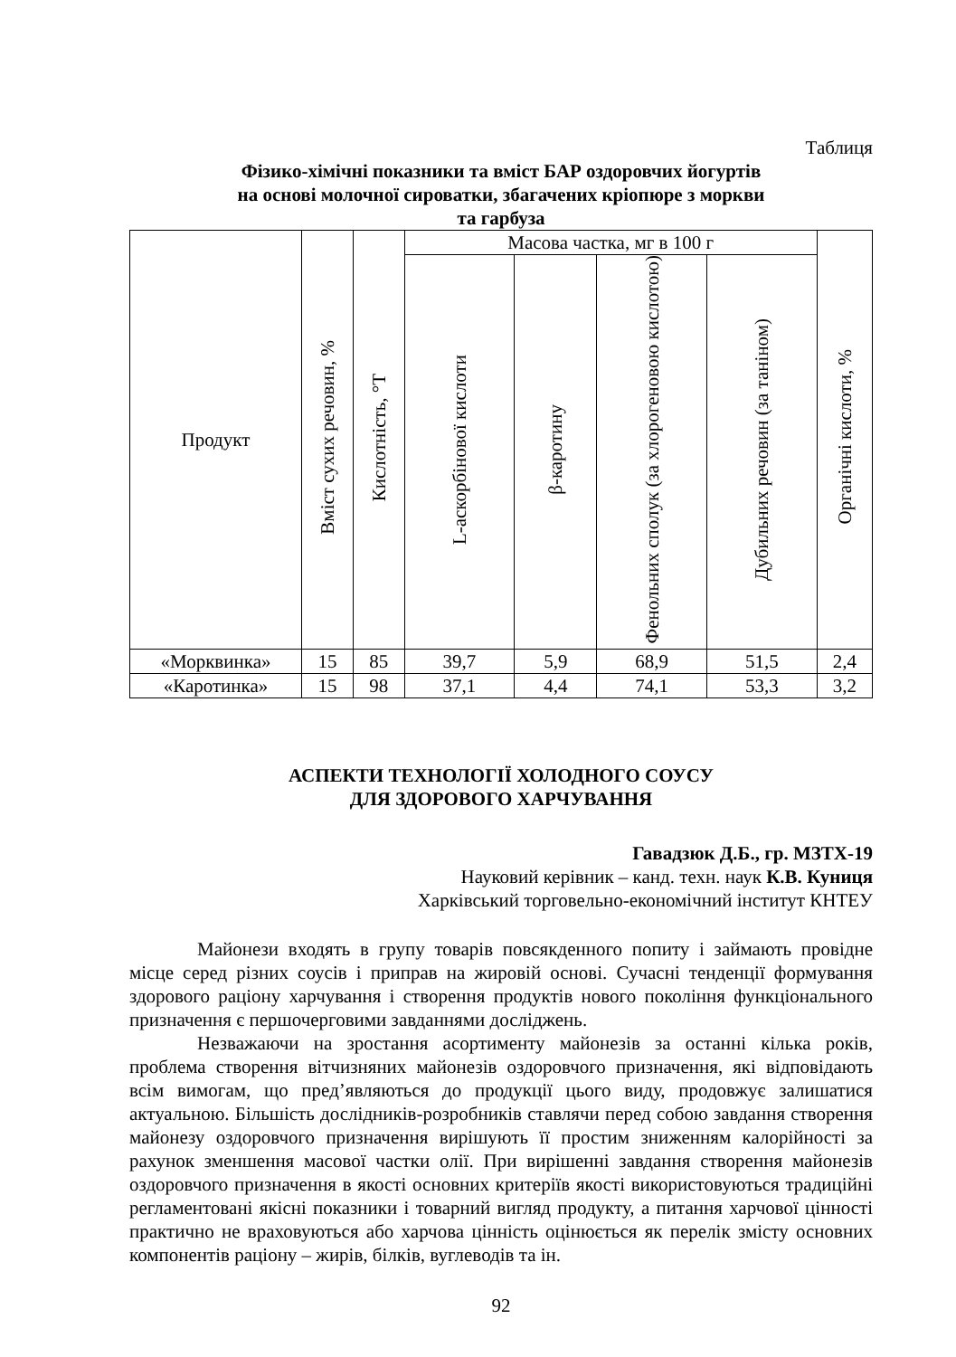Таблиця
Фізико-хімічні показники та вміст БАР оздоровчих йогуртів
на основі молочної сироватки, збагачених кріопюре з моркви
та гарбуза
| Продукт | Вміст сухих речовин, % | Кислотність, °Т | Масова частка, мг в 100 г | | | | Органічні кислоти, % |
| --- | --- | --- | --- | --- | --- | --- | --- |
| | | | L-аскорбінової кислоти | β-каротину | Фенольних сполук (за хлорогеновою кислотою) | Дубильних речовин (за таніном) | |
| «Морквинка» | 15 | 85 | 39,7 | 5,9 | 68,9 | 51,5 | 2,4 |
| «Каротинка» | 15 | 98 | 37,1 | 4,4 | 74,1 | 53,3 | 3,2 |
АСПЕКТИ ТЕХНОЛОГІЇ ХОЛОДНОГО СОУСУ
ДЛЯ ЗДОРОВОГО ХАРЧУВАННЯ
Гавадзюк Д.Б., гр. МЗТХ-19
Науковий керівник – канд. техн. наук К.В. Куниця
Харківський торговельно-економічний інститут КНТЕУ
Майонези входять в групу товарів повсякденного попиту і займають провідне місце серед різних соусів і приправ на жировій основі. Сучасні тенденції формування здорового раціону харчування і створення продуктів нового покоління функціонального призначення є першочерговими завданнями досліджень.
Незважаючи на зростання асортименту майонезів за останні кілька років, проблема створення вітчизняних майонезів оздоровчого призначення, які відповідають всім вимогам, що пред’являються до продукції цього виду, продовжує залишатися актуальною. Більшість дослідників-розробників ставлячи перед собою завдання створення майонезу оздоровчого призначення вирішують її простим зниженням калорійності за рахунок зменшення масової частки олії. При вирішенні завдання створення майонезів оздоровчого призначення в якості основних критеріїв якості використовуються традиційні регламентовані якісні показники і товарний вигляд продукту, а питання харчової цінності практично не враховуються або харчова цінність оцінюється як перелік змісту основних компонентів раціону – жирів, білків, вуглеводів та ін.
92